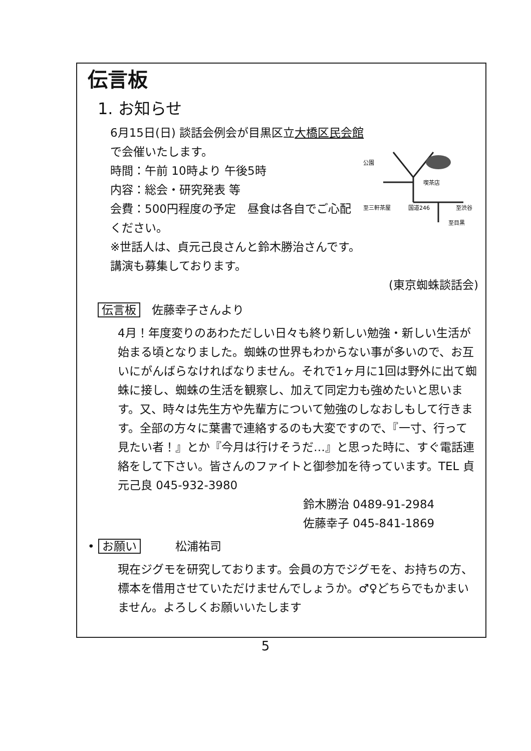伝言板
1. お知らせ
6月15日(日) 談話会例会が目黒区立大橋区民会館
公園
喫茶店
至三軒茶屋
国道246
至渋谷
至目黒
で会催いたします。
時間：午前 10時より 午後5時
内容：総会・研究発表 等
会費：500円程度の予定　昼食は各自でご心配ください。
※世話人は、貞元己良さんと鈴木勝治さんです。
講演も募集しております。
(東京蜘蛛談話会)
伝言板　佐藤幸子さんより
4月！年度変りのあわただしい日々も終り新しい勉強・新しい生活が始まる頃となりました。蜘蛛の世界もわからない事が多いので、お互いにがんばらなければなりません。それで1ヶ月に1回は野外に出て蜘蛛に接し、蜘蛛の生活を観察し、加えて同定力も強めたいと思います。又、時々は先生方や先輩方について勉強のしなおしもして行きます。全部の方々に葉書で連絡するのも大変ですので、『一寸、行って見たい者！』とか『今月は行けそうだ…』と思った時に、すぐ電話連絡をして下さい。皆さんのファイトと御参加を待っています。TEL 貞元己良 045-932-3980
鈴木勝治 0489-91-2984
佐藤幸子 045-841-1869
• お願い　　　松浦祐司
現在ジグモを研究しております。会員の方でジグモを、お持ちの方、標本を借用させていただけませんでしょうか。♂♀どちらでもかまいません。よろしくお願いいたします
5